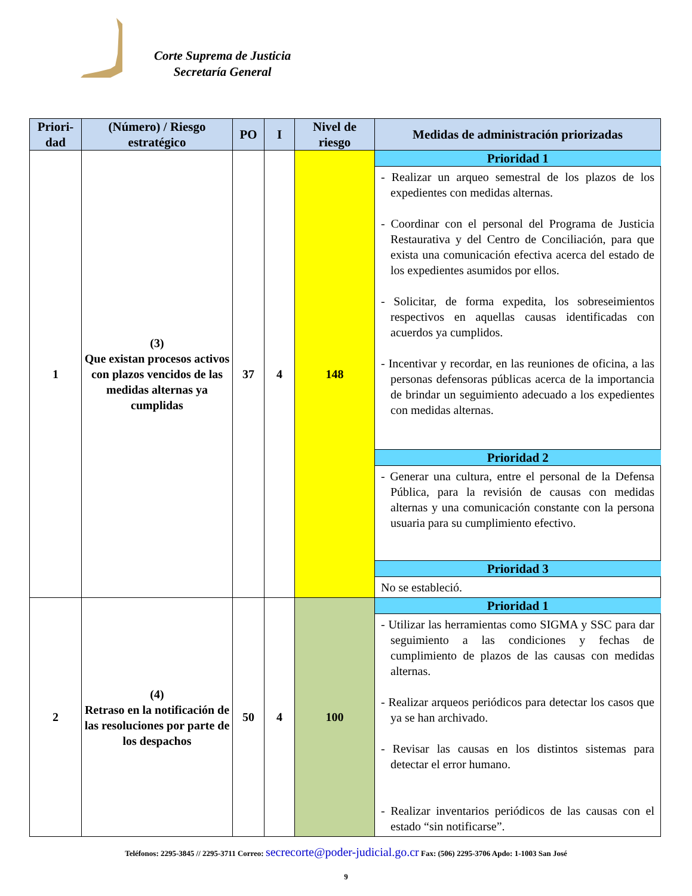Corte Suprema de Justicia
Secretaría General
| Priori- dad | (Número) / Riesgo estratégico | PO | I | Nivel de riesgo | Medidas de administración priorizadas |
| --- | --- | --- | --- | --- | --- |
| 1 | (3) Que existan procesos activos con plazos vencidos de las medidas alternas ya cumplidas | 37 | 4 | 148 | Prioridad 1 |
| | | | | | - Realizar un arqueo semestral de los plazos de los expedientes con medidas alternas. - Coordinar con el personal del Programa de Justicia Restaurativa y del Centro de Conciliación, para que exista una comunicación efectiva acerca del estado de los expedientes asumidos por ellos. - Solicitar, de forma expedita, los sobreseimientos respectivos en aquellas causas identificadas con acuerdos ya cumplidos. - Incentivar y recordar, en las reuniones de oficina, a las personas defensoras públicas acerca de la importancia de brindar un seguimiento adecuado a los expedientes con medidas alternas. |
| | | | | | Prioridad 2 |
| | | | | | - Generar una cultura, entre el personal de la Defensa Pública, para la revisión de causas con medidas alternas y una comunicación constante con la persona usuaria para su cumplimiento efectivo. |
| | | | | | Prioridad 3 |
| | | | | | No se estableció. |
| 2 | (4) Retraso en la notificación de las resoluciones por parte de los despachos | 50 | 4 | 100 | Prioridad 1 |
| | | | | | - Utilizar las herramientas como SIGMA y SSC para dar seguimiento a las condiciones y fechas de cumplimiento de plazos de las causas con medidas alternas. - Realizar arqueos periódicos para detectar los casos que ya se han archivado. - Revisar las causas en los distintos sistemas para detectar el error humano. - Realizar inventarios periódicos de las causas con el estado “sin notificarse”. |
Teléfonos: 2295-3845 // 2295-3711 Correo: secrecorte@poder-judicial.go.cr Fax: (506) 2295-3706 Apdo: 1-1003 San José
9